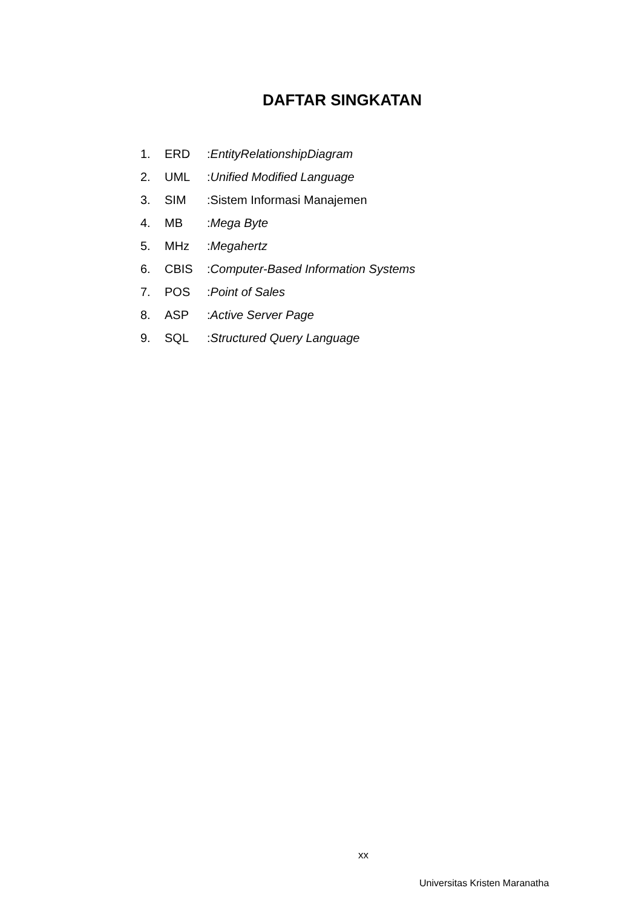DAFTAR SINGKATAN
1. ERD:EntityRelationshipDiagram
2. UML:Unified Modified Language
3. SIM:Sistem Informasi Manajemen
4. MB:Mega Byte
5. MHz:Megahertz
6. CBIS:Computer-Based Information Systems
7. POS:Point of Sales
8. ASP:Active Server Page
9. SQL:Structured Query Language
xx
Universitas Kristen Maranatha